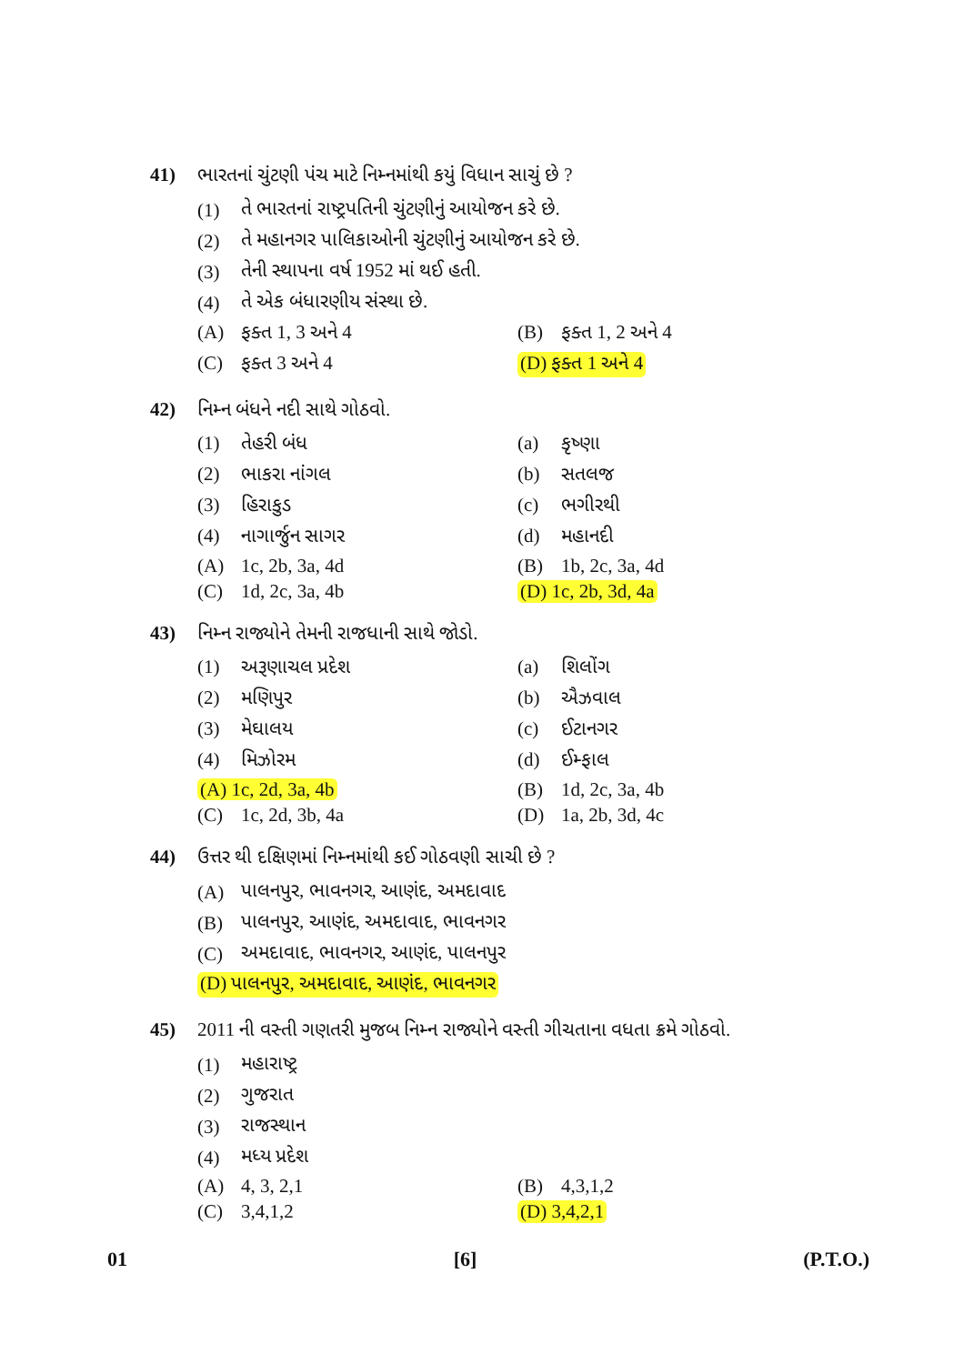41) ભારતનાં ચુંટણી પંચ માટે નિમ્નમાંથી કયું વિધાન સાચું છે ?
(1) તે ભારતનાં રાષ્ટ્રપતિની ચુંટણીનું આયોજન કરે છે.
(2) તે મહાનગર પાલિકાઓની ચુંટણીનું આયોજન કરે છે.
(3) તેની સ્થાપના વર્ષ 1952 માં થઈ હતી.
(4) તે એક બંધારણીય સંસ્થા છે.
(A) ફક્ત 1, 3 અને 4 (B) ફક્ત 1, 2 અને 4
(C) ફક્ત 3 અને 4 (D) ફક્ત 1 અને 4
42) નિમ્ન બંધને નદી સાથે ગોઠવો.
(1) તેહરી બંધ (a) કૃષ્ણા
(2) ભાકરા નાંગલ (b) સતલજ
(3) હિરાકુડ (c) ભગીરથી
(4) નાગાર્જુન સાગર (d) મહાનદી
(A) 1c, 2b, 3a, 4d (B) 1b, 2c, 3a, 4d
(C) 1d, 2c, 3a, 4b (D) 1c, 2b, 3d, 4a
43) નિમ્ન રાજ્યોને તેમની રાજધાની સાથે જોડો.
(1) અરૂણાચલ પ્રદેશ (a) શિલોંગ
(2) મણિપુર (b) ઐઝવાલ
(3) મેઘાલય (c) ઈટાનગર
(4) મિઝોરમ (d) ઈમ્ફાલ
(A) 1c, 2d, 3a, 4b (B) 1d, 2c, 3a, 4b
(C) 1c, 2d, 3b, 4a (D) 1a, 2b, 3d, 4c
44) ઉત્તર થી દક્ષિણમાં નિમ્નમાંથી કઈ ગોઠવણી સાચી છે ?
(A) પાલનપુર, ભાવનગર, આણંદ, અમદાવાદ
(B) પાલનપુર, આણંદ, અમદાવાદ, ભાવનગર
(C) અમદાવાદ, ભાવનગર, આણંદ, પાલનપુર
(D) પાલનપુર, અમદાવાદ, આણંદ, ભાવનગર
45) 2011 ની વસ્તી ગણતરી મુજબ નિમ્ન રાજ્યોને વસ્તી ગીચતાના વધતા ક્રમે ગોઠવો.
(1) મહારાષ્ટ્ર
(2) ગુજરાત
(3) રાજસ્થાન
(4) મધ્ય પ્રદેશ
(A) 4, 3, 2,1 (B) 4,3,1,2
(C) 3,4,1,2 (D) 3,4,2,1
01 [6] (P.T.O.)